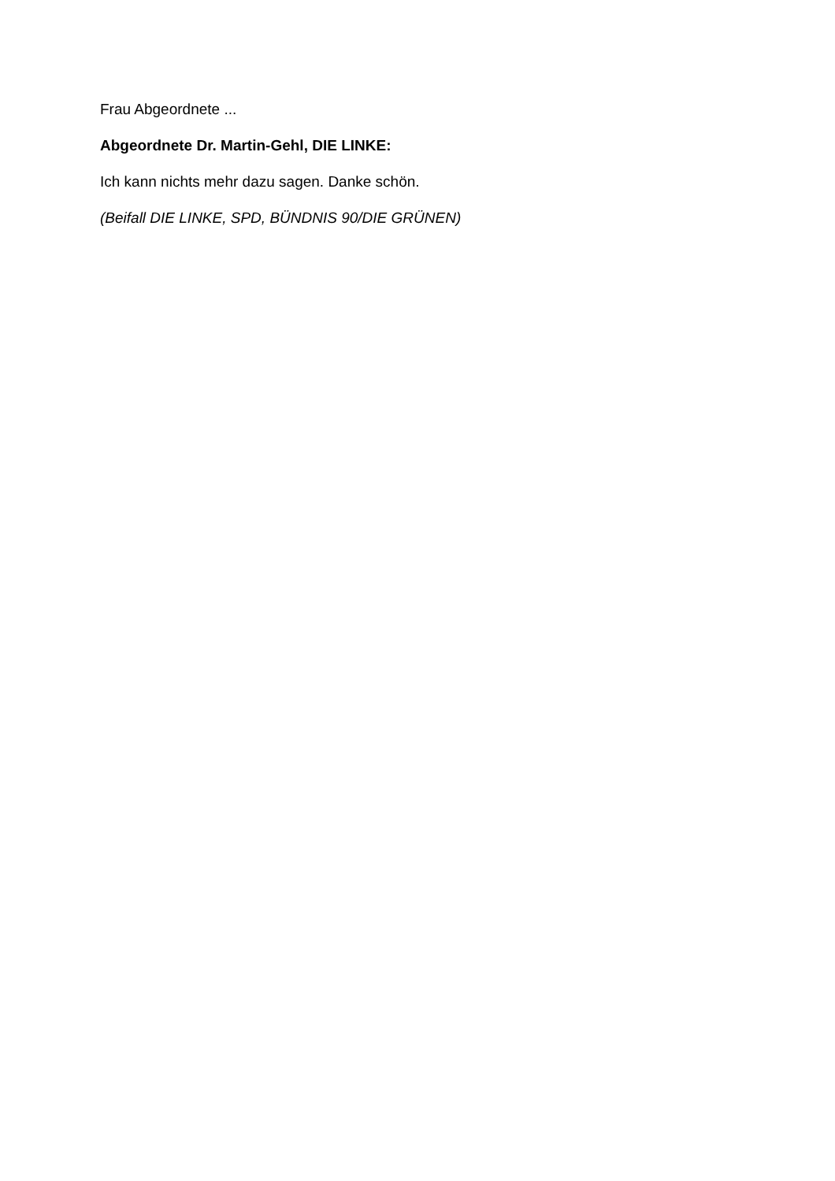Frau Abgeordnete ...
Abgeordnete Dr. Martin-Gehl, DIE LINKE:
Ich kann nichts mehr dazu sagen. Danke schön.
(Beifall DIE LINKE, SPD, BÜNDNIS 90/DIE GRÜNEN)